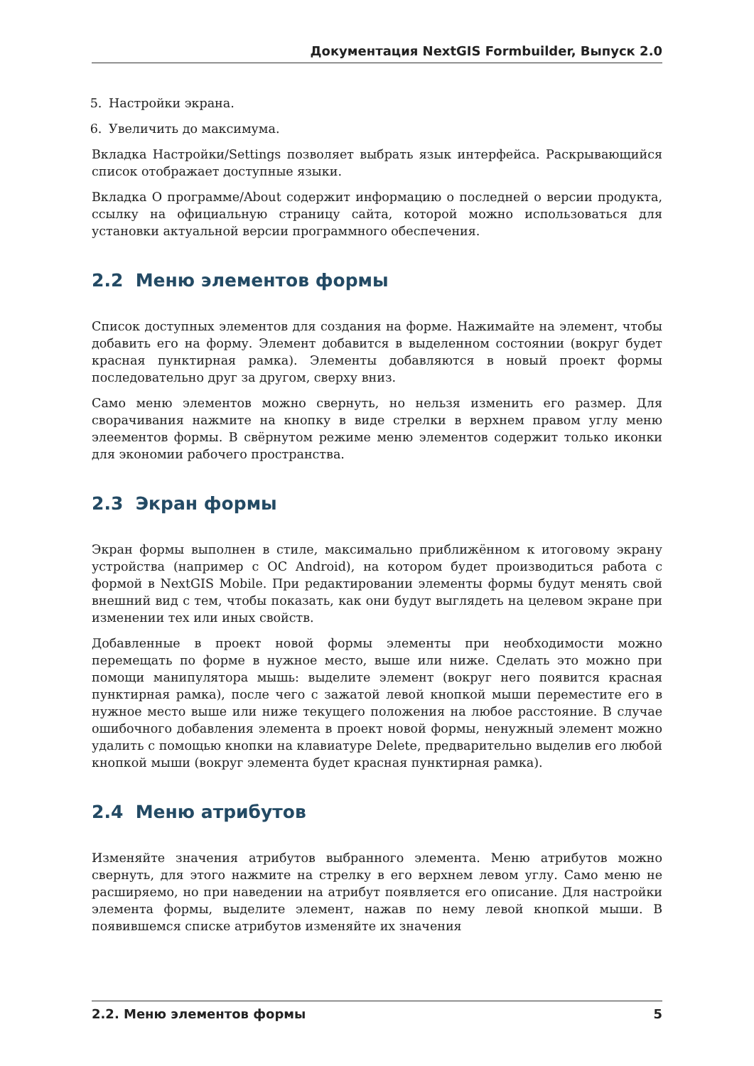Документация NextGIS Formbuilder, Выпуск 2.0
5. Настройки экрана.
6. Увеличить до максимума.
Вкладка Настройки/Settings позволяет выбрать язык интерфейса. Раскрывающийся список отображает доступные языки.
Вкладка О программе/About содержит информацию о последней о версии продукта, ссылку на официальную страницу сайта, которой можно использоваться для установки актуальной версии программного обеспечения.
2.2 Меню элементов формы
Список доступных элементов для создания на форме. Нажимайте на элемент, чтобы добавить его на форму. Элемент добавится в выделенном состоянии (вокруг будет красная пунктирная рамка). Элементы добавляются в новый проект формы последовательно друг за другом, сверху вниз.
Само меню элементов можно свернуть, но нельзя изменить его размер. Для сворачивания нажмите на кнопку в виде стрелки в верхнем правом углу меню элеементов формы. В свёрнутом режиме меню элементов содержит только иконки для экономии рабочего пространства.
2.3 Экран формы
Экран формы выполнен в стиле, максимально приближённом к итоговому экрану устройства (например с ОС Android), на котором будет производиться работа с формой в NextGIS Mobile. При редактировании элементы формы будут менять свой внешний вид с тем, чтобы показать, как они будут выглядеть на целевом экране при изменении тех или иных свойств.
Добавленные в проект новой формы элементы при необходимости можно перемещать по форме в нужное место, выше или ниже. Сделать это можно при помощи манипулятора мышь: выделите элемент (вокруг него появится красная пунктирная рамка), после чего с зажатой левой кнопкой мыши переместите его в нужное место выше или ниже текущего положения на любое расстояние. В случае ошибочного добавления элемента в проект новой формы, ненужный элемент можно удалить с помощью кнопки на клавиатуре Delete, предварительно выделив его любой кнопкой мыши (вокруг элемента будет красная пунктирная рамка).
2.4 Меню атрибутов
Изменяйте значения атрибутов выбранного элемента. Меню атрибутов можно свернуть, для этого нажмите на стрелку в его верхнем левом углу. Само меню не расширяемо, но при наведении на атрибут появляется его описание. Для настройки элемента формы, выделите элемент, нажав по нему левой кнопкой мыши. В появившемся списке атрибутов изменяйте их значения
2.2. Меню элементов формы 5